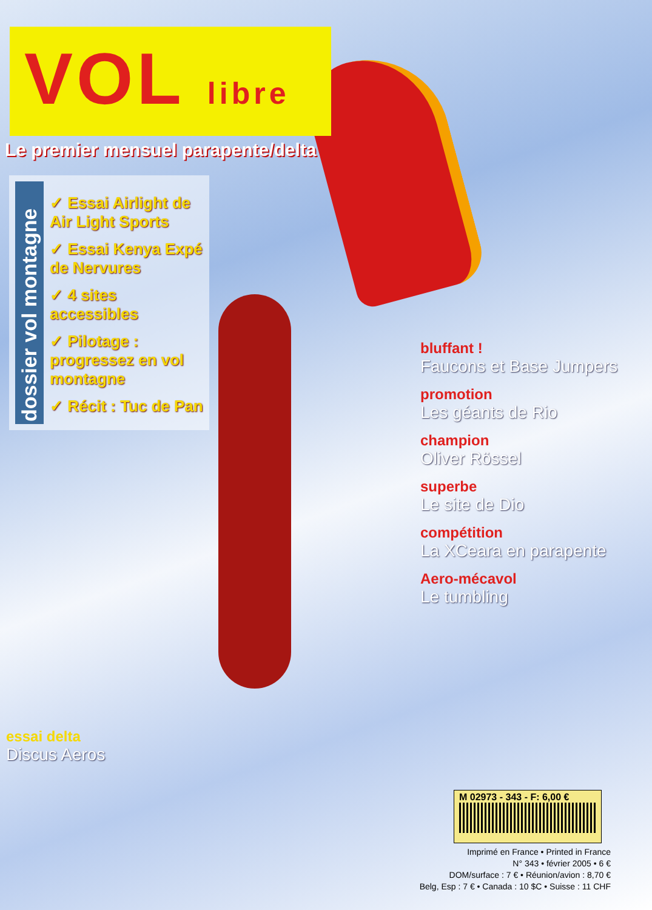VOL libre
Le premier mensuel parapente/delta
dossier vol montagne
✓ Essai Airlight de Air Light Sports
✓ Essai Kenya Expé de Nervures
✓ 4 sites accessibles
✓ Pilotage : progressez en vol montagne
✓ Récit : Tuc de Pan
bluffant !
Faucons et Base Jumpers
promotion
Les géants de Rio
champion
Oliver Rössel
superbe
Le site de Dio
compétition
La XCeara en parapente
Aero-mécavol
Le tumbling
essai delta
Discus Aeros
M 02973 - 343 - F: 6,00 €
Imprimé en France • Printed in France
N° 343 • février 2005 • 6 €
DOM/surface : 7 € • Réunion/avion : 8,70 €
Belg, Esp : 7 € • Canada : 10 $C • Suisse : 11 CHF